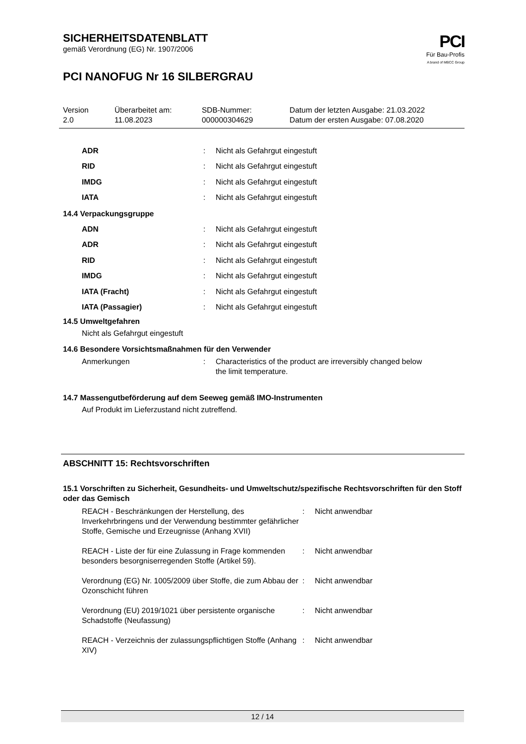SICHERHEITSDATENBLATT
gemäß Verordnung (EG) Nr. 1907/2006
PCI NANOFUG Nr 16 SILBERGRAU
PCI
Für Bau-Profis
A brand of MBCC Group
Version
2.0
Überarbeitet am:
11.08.2023
SDB-Nummer:
000000304629
Datum der letzten Ausgabe: 21.03.2022
Datum der ersten Ausgabe: 07.08.2020
ADR: Nicht als Gefahrgut eingestuft
RID: Nicht als Gefahrgut eingestuft
IMDG: Nicht als Gefahrgut eingestuft
IATA: Nicht als Gefahrgut eingestuft
14.4 Verpackungsgruppe
ADN: Nicht als Gefahrgut eingestuft
ADR: Nicht als Gefahrgut eingestuft
RID: Nicht als Gefahrgut eingestuft
IMDG: Nicht als Gefahrgut eingestuft
IATA (Fracht): Nicht als Gefahrgut eingestuft
IATA (Passagier): Nicht als Gefahrgut eingestuft
14.5 Umweltgefahren
Nicht als Gefahrgut eingestuft
14.6 Besondere Vorsichtsmaßnahmen für den Verwender
Anmerkungen: Characteristics of the product are irreversibly changed below
the limit temperature.
14.7 Massengutbeförderung auf dem Seeweg gemäß IMO-Instrumenten
Auf Produkt im Lieferzustand nicht zutreffend.
ABSCHNITT 15: Rechtsvorschriften
15.1 Vorschriften zu Sicherheit, Gesundheits- und Umweltschutz/spezifische Rechtsvorschriften für den Stoff oder das Gemisch
REACH - Beschränkungen der Herstellung, des Inverkehrbringens und der Verwendung bestimmter gefährlicher Stoffe, Gemische und Erzeugnisse (Anhang XVII): Nicht anwendbar
REACH - Liste der für eine Zulassung in Frage kommenden besonders besorgniserregenden Stoffe (Artikel 59).: Nicht anwendbar
Verordnung (EG) Nr. 1005/2009 über Stoffe, die zum Abbau der Ozonschicht führen: Nicht anwendbar
Verordnung (EU) 2019/1021 über persistente organische Schadstoffe (Neufassung): Nicht anwendbar
REACH - Verzeichnis der zulassungspflichtigen Stoffe (Anhang XIV): Nicht anwendbar
12 / 14